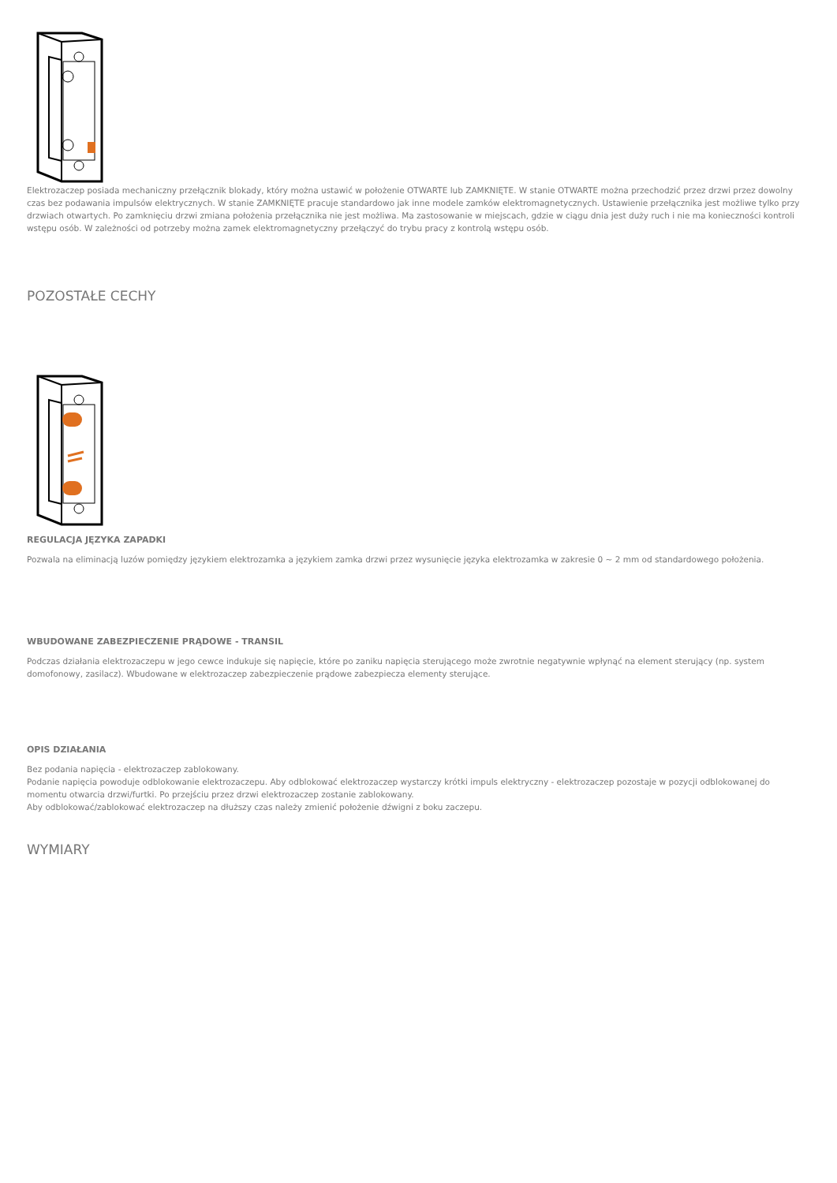Elektrozaczep posiada mechaniczny przełącznik blokady, który można ustawić w położenie OTWARTE lub ZAMKNIĘTE. W stanie OTWARTE można przechodzić przez drzwi przez dowolny czas bez podawania impulsów elektrycznych. W stanie ZAMKNIĘTE pracuje standardowo jak inne modele zamków elektromagnetycznych. Ustawienie przełącznika jest możliwe tylko przy drzwiach otwartych. Po zamknięciu drzwi zmiana położenia przełącznika nie jest możliwa. Ma zastosowanie w miejscach, gdzie w ciągu dnia jest duży ruch i nie ma konieczności kontroli wstępu osób. W zależności od potrzeby można zamek elektromagnetyczny przełączyć do trybu pracy z kontrolą wstępu osób.
POZOSTAŁE CECHY
REGULACJA JĘZYKA ZAPADKI
Pozwala na eliminacją luzów pomiędzy językiem elektrozamka a językiem zamka drzwi przez wysunięcie języka elektrozamka w zakresie 0 ~ 2 mm od standardowego położenia.
WBUDOWANE ZABEZPIECZENIE PRĄDOWE - TRANSIL
Podczas działania elektrozaczepu w jego cewce indukuje się napięcie, które po zaniku napięcia sterującego może zwrotnie negatywnie wpłynąć na element sterujący (np. system domofonowy, zasilacz). Wbudowane w elektrozaczep zabezpieczenie prądowe zabezpiecza elementy sterujące.
OPIS DZIAŁANIA
Bez podania napięcia - elektrozaczep zablokowany.
Podanie napięcia powoduje odblokowanie elektrozaczepu. Aby odblokować elektrozaczep wystarczy krótki impuls elektryczny - elektrozaczep pozostaje w pozycji odblokowanej do momentu otwarcia drzwi/furtki. Po przejściu przez drzwi elektrozaczep zostanie zablokowany.
Aby odblokować/zablokować elektrozaczep na dłuższy czas należy zmienić położenie dźwigni z boku zaczepu.
WYMIARY